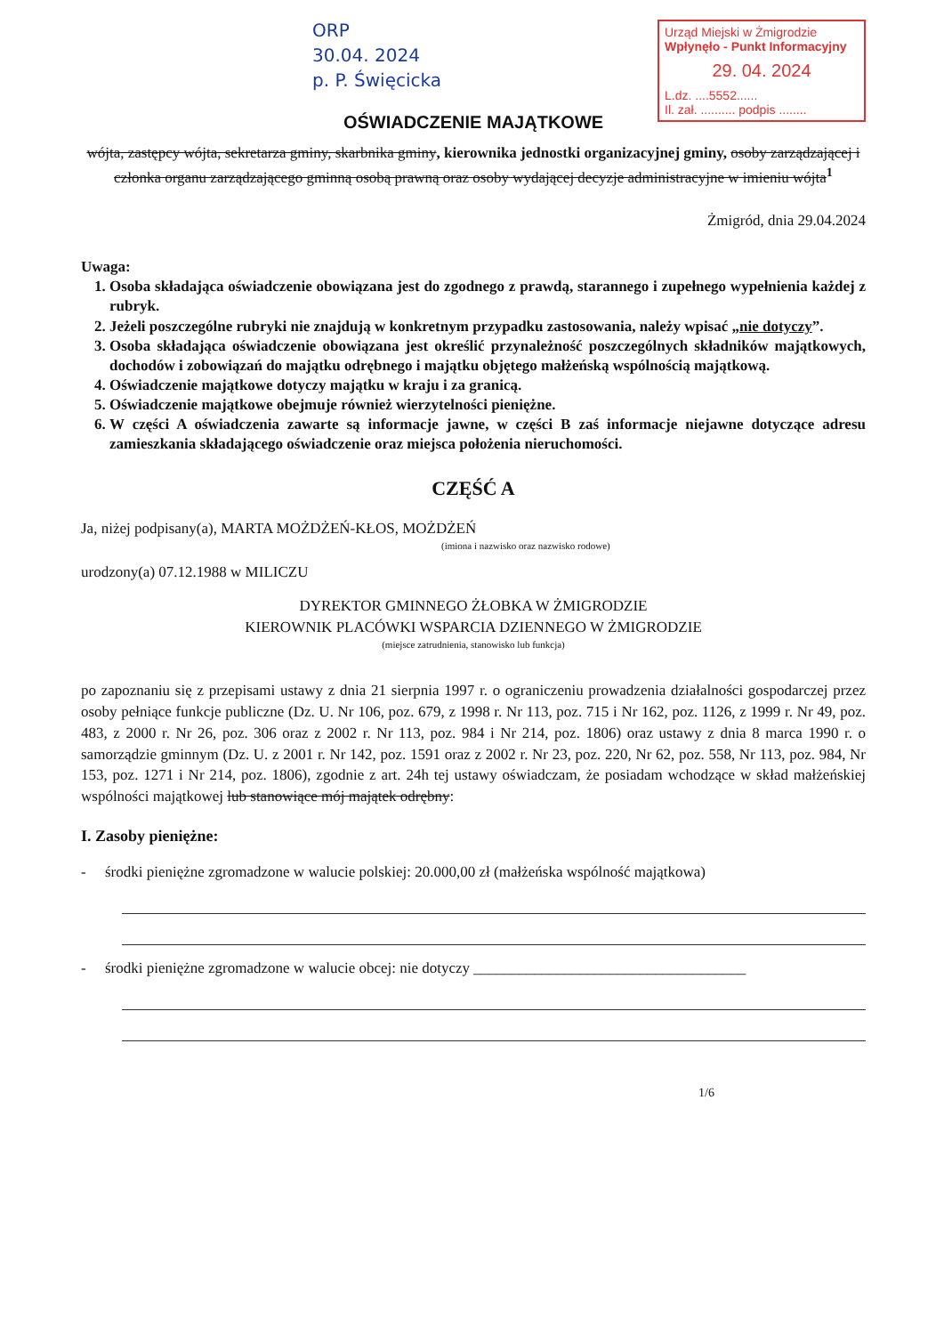ORP
30.04. 2024
p. P. Święcicka
Urząd Miejski w Żmigrodzie
Wpłynęło - Punkt Informacyjny
29. 04. 2024
L.dz. ....5552......
Il. zał. .......... podpis ........
OŚWIADCZENIE MAJĄTKOWE
wójta, zastępcy wójta, sekretarza gminy, skarbnika gminy, kierownika jednostki organizacyjnej gminy, osoby zarządzającej i członka organu zarządzającego gminną osobą prawną oraz osoby wydającej decyzje administracyjne w imieniu wójta<sup>1</sup>
Żmigród, dnia 29.04.2024
Uwaga:
1. Osoba składająca oświadczenie obowiązana jest do zgodnego z prawdą, starannego i zupełnego wypełnienia każdej z rubryk.
2. Jeżeli poszczególne rubryki nie znajdują w konkretnym przypadku zastosowania, należy wpisać „nie dotyczy”.
3. Osoba składająca oświadczenie obowiązana jest określić przynależność poszczególnych składników majątkowych, dochodów i zobowiązań do majątku odrębnego i majątku objętego małżeńską wspólnością majątkową.
4. Oświadczenie majątkowe dotyczy majątku w kraju i za granicą.
5. Oświadczenie majątkowe obejmuje również wierzytelności pieniężne.
6. W części A oświadczenia zawarte są informacje jawne, w części B zaś informacje niejawne dotyczące adresu zamieszkania składającego oświadczenie oraz miejsca położenia nieruchomości.
CZĘŚĆ A
Ja, niżej podpisany(a), MARTA MOŻDŻEŃ-KŁOS, MOŻDŻEŃ
(imiona i nazwisko oraz nazwisko rodowe)
urodzony(a) 07.12.1988 w MILICZU
DYREKTOR GMINNEGO ŻŁOBKA W ŻMIGRODZIE
KIEROWNIK PLACÓWKI WSPARCIA DZIENNEGO W ŻMIGRODZIE
(miejsce zatrudnienia, stanowisko lub funkcja)
po zapoznaniu się z przepisami ustawy z dnia 21 sierpnia 1997 r. o ograniczeniu prowadzenia działalności gospodarczej przez osoby pełniące funkcje publiczne (Dz. U. Nr 106, poz. 679, z 1998 r. Nr 113, poz. 715 i Nr 162, poz. 1126, z 1999 r. Nr 49, poz. 483, z 2000 r. Nr 26, poz. 306 oraz z 2002 r. Nr 113, poz. 984 i Nr 214, poz. 1806) oraz ustawy z dnia 8 marca 1990 r. o samorządzie gminnym (Dz. U. z 2001 r. Nr 142, poz. 1591 oraz z 2002 r. Nr 23, poz. 220, Nr 62, poz. 558, Nr 113, poz. 984, Nr 153, poz. 1271 i Nr 214, poz. 1806), zgodnie z art. 24h tej ustawy oświadczam, że posiadam wchodzące w skład małżeńskiej wspólności majątkowej lub stanowiące mój majątek odrębny:
I. Zasoby pieniężne:
- środki pieniężne zgromadzone w walucie polskiej: 20.000,00 zł (małżeńska wspólność majątkowa)
- środki pieniężne zgromadzone w walucie obcej: nie dotyczy ____________________________________
1/6